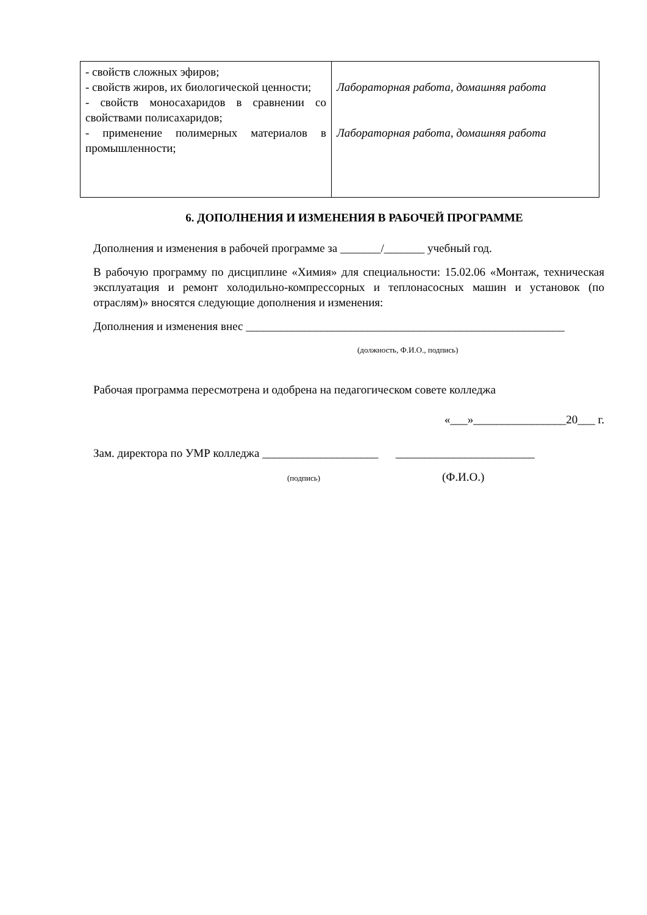| - свойств сложных эфиров; - свойств жиров, их биологической ценности; - свойств моносахаридов в сравнении со свойствами полисахаридов; - применение полимерных материалов в промышленности; | Лабораторная работа, домашняя работа Лабораторная работа, домашняя работа |
6. ДОПОЛНЕНИЯ И ИЗМЕНЕНИЯ В РАБОЧЕЙ ПРОГРАММЕ
Дополнения и изменения в рабочей программе за _______/_______ учебный год.
В рабочую программу по дисциплине «Химия» для специальности: 15.02.06 «Монтаж, техническая эксплуатация и ремонт холодильно-компрессорных и теплонасосных машин и установок (по отраслям)» вносятся следующие дополнения и изменения:
Дополнения и изменения внес _______________________________________________________
(должность, Ф.И.О., подпись)
Рабочая программа пересмотрена и одобрена на педагогическом совете колледжа
«___»________________20___ г.
Зам. директора по УМР колледжа ____________________ ________________________
(подпись) (Ф.И.О.)